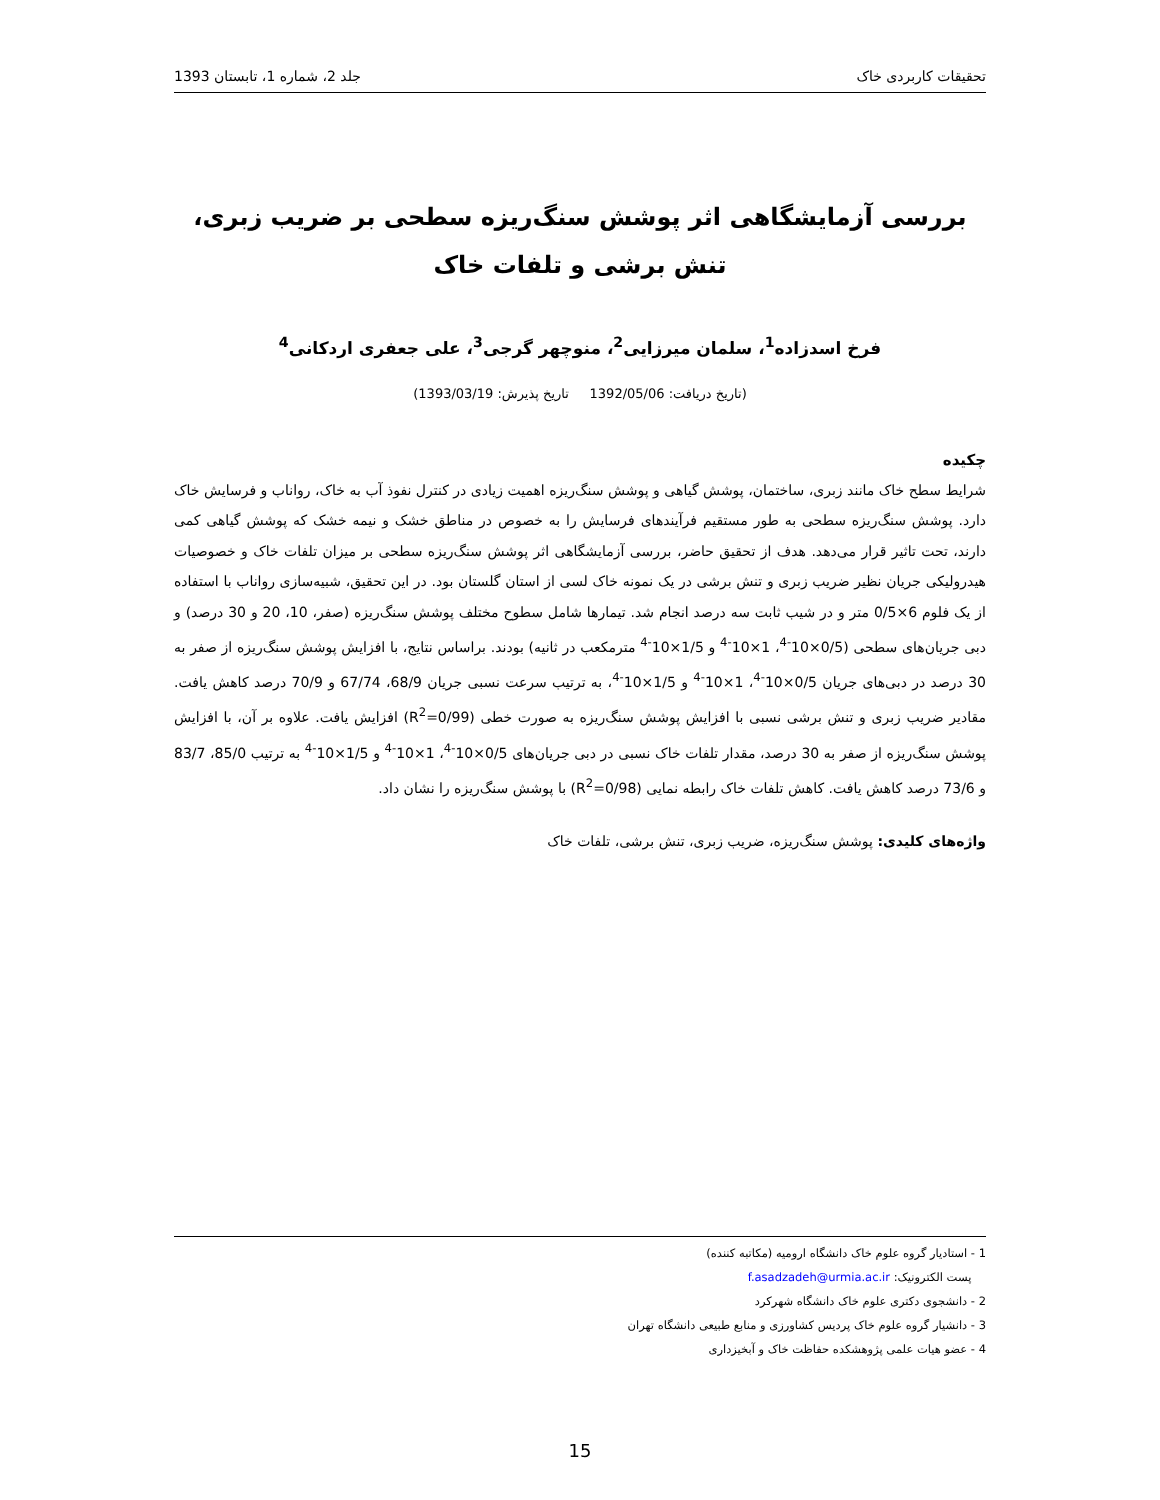تحقیقات کاربردی خاک جلد 2، شماره 1، تابستان 1393
بررسی آزمایشگاهی اثر پوشش سنگ‌ریزه سطحی بر ضریب زبری،
تنش برشی و تلفات خاک
فرخ اسدزاده<sup>1</sup>، سلمان میرزایی<sup>2</sup>، منوچهر گرجی<sup>3</sup>، علی جعفری اردکانی<sup>4</sup>
(تاریخ دریافت: 1392/05/06 تاریخ پذیرش: 1393/03/19)
چکیده
شرایط سطح خاک مانند زبری، ساختمان، پوشش گیاهی و پوشش سنگ‌ریزه اهمیت زیادی در کنترل نفوذ آب به خاک، رواناب و فرسایش خاک دارد. پوشش سنگ‌ریزه سطحی به طور مستقیم فرآیندهای فرسایش را به خصوص در مناطق خشک و نیمه خشک که پوشش گیاهی کمی دارند، تحت تاثیر قرار می‌دهد. هدف از تحقیق حاضر، بررسی آزمایشگاهی اثر پوشش سنگ‌ریزه سطحی بر میزان تلفات خاک و خصوصیات هیدرولیکی جریان نظیر ضریب زبری و تنش برشی در یک نمونه خاک لسی از استان گلستان بود. در این تحقیق، شبیه‌سازی رواناب با استفاده از یک فلوم 6×0/5 متر و در شیب ثابت سه درصد انجام شد. تیمارها شامل سطوح مختلف پوشش سنگ‌ریزه (صفر، 10، 20 و 30 درصد) و دبی جریان‌های سطحی (0/5×10<sup>-4</sup>، 1×10<sup>-4</sup> و 1/5×10<sup>-4</sup> مترمکعب در ثانیه) بودند. براساس نتایج، با افزایش پوشش سنگ‌ریزه از صفر به 30 درصد در دبی‌های جریان 0/5×10<sup>-4</sup>، 1×10<sup>-4</sup> و 1/5×10<sup>-4</sup>، به ترتیب سرعت نسبی جریان 68/9، 67/74 و 70/9 درصد کاهش یافت. مقادیر ضریب زبری و تنش برشی نسبی با افزایش پوشش سنگ‌ریزه به صورت خطی (R<sup>2</sup>=0/99) افزایش یافت. علاوه بر آن، با افزایش پوشش سنگ‌ریزه از صفر به 30 درصد، مقدار تلفات خاک نسبی در دبی جریان‌های 0/5×10<sup>-4</sup>، 1×10<sup>-4</sup> و 1/5×10<sup>-4</sup> به ترتیب 85/0، 83/7 و 73/6 درصد کاهش یافت. کاهش تلفات خاک رابطه نمایی (R<sup>2</sup>=0/98) با پوشش سنگ‌ریزه را نشان داد.
واژه‌های کلیدی: پوشش سنگ‌ریزه، ضریب زبری، تنش برشی، تلفات خاک
1 - استادیار گروه علوم خاک دانشگاه ارومیه (مکاتبه کننده)
پست الکترونیک: f.asadzadeh@urmia.ac.ir
2 - دانشجوی دکتری علوم خاک دانشگاه شهرکرد
3 - دانشیار گروه علوم خاک پردیس کشاورزی و منابع طبیعی دانشگاه تهران
4 - عضو هیات علمی پژوهشکده حفاظت خاک و آبخیزداری
15